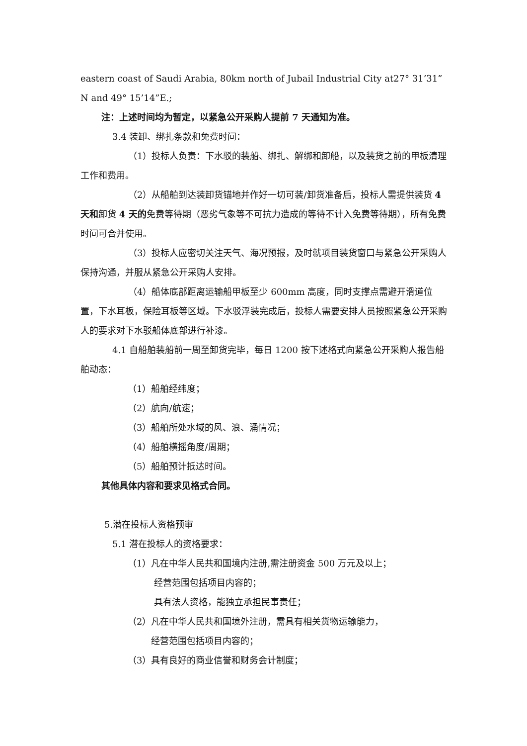eastern coast of Saudi Arabia, 80km north of Jubail Industrial City at27° 31’31”N and 49° 15’14”E.;
注：上述时间均为暂定，以紧急公开采购人提前 7 天通知为准。
3.4 装卸、绑扎条款和免费时间：
（1）投标人负责：下水驳的装船、绑扎、解绑和卸船，以及装货之前的甲板清理工作和费用。
（2）从船舶到达装卸货锚地并作好一切可装/卸货准备后，投标人需提供装货 4 天和卸货 4 天的免费等待期（恶劣气象等不可抗力造成的等待不计入免费等待期），所有免费时间可合并使用。
（3）投标人应密切关注天气、海况预报，及时就项目装货窗口与紧急公开采购人保持沟通，并服从紧急公开采购人安排。
（4）船体底部距离运输船甲板至少 600mm 高度，同时支撑点需避开滑道位置，下水耳板，保险耳板等区域。下水驳浮装完成后，投标人需要安排人员按照紧急公开采购人的要求对下水驳船体底部进行补漆。
4.1 自船舶装船前一周至卸货完毕，每日 1200 按下述格式向紧急公开采购人报告船舶动态：
（1）船舶经纬度；
（2）航向/航速；
（3）船舶所处水域的风、浪、涌情况；
（4）船舶横摇角度/周期；
（5）船舶预计抵达时间。
其他具体内容和要求见格式合同。
5.潜在投标人资格预审
5.1 潜在投标人的资格要求：
（1）凡在中华人民共和国境内注册,需注册资金 500 万元及以上；
经营范围包括项目内容的；
具有法人资格，能独立承担民事责任；
（2）凡在中华人民共和国境外注册，需具有相关货物运输能力，
经营范围包括项目内容的；
（3）具有良好的商业信誉和财务会计制度；